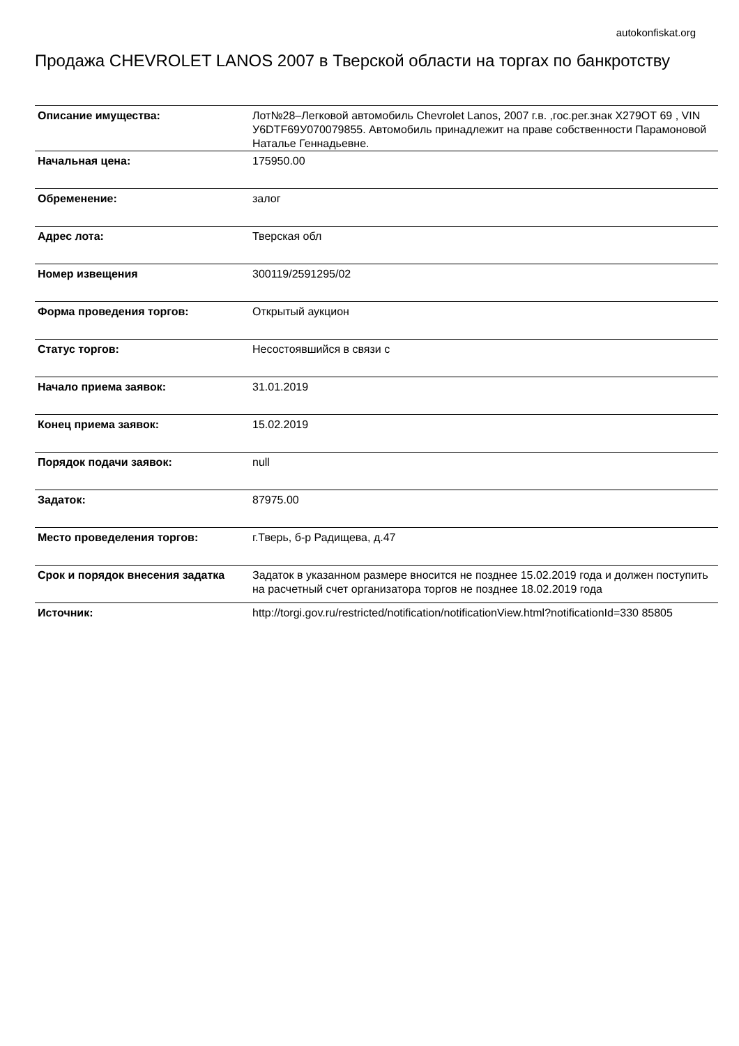autokonfiskat.org
Продажа CHEVROLET LANOS 2007 в Тверской области на торгах по банкротству
| Описание имущества: | Лот№28–Легковой автомобиль Chevrolet Lanos, 2007 г.в. ,гос.рег.знак Х279ОТ 69 , VIN У6DTF69У070079855. Автомобиль принадлежит на праве собственности Парамоновой Наталье Геннадьевне. |
| Начальная цена: | 175950.00 |
| Обременение: | залог |
| Адрес лота: | Тверская обл |
| Номер извещения | 300119/2591295/02 |
| Форма проведения торгов: | Открытый аукцион |
| Статус торгов: | Несостоявшийся в связи с |
| Начало приема заявок: | 31.01.2019 |
| Конец приема заявок: | 15.02.2019 |
| Порядок подачи заявок: | null |
| Задаток: | 87975.00 |
| Место проведеления торгов: | г.Тверь, б-р Радищева, д.47 |
| Срок и порядок внесения задатка | Задаток в указанном размере вносится не позднее 15.02.2019 года и должен поступить на расчетный счет организатора торгов не позднее 18.02.2019 года |
| Источник: | http://torgi.gov.ru/restricted/notification/notificationView.html?notificationId=330 85805 |